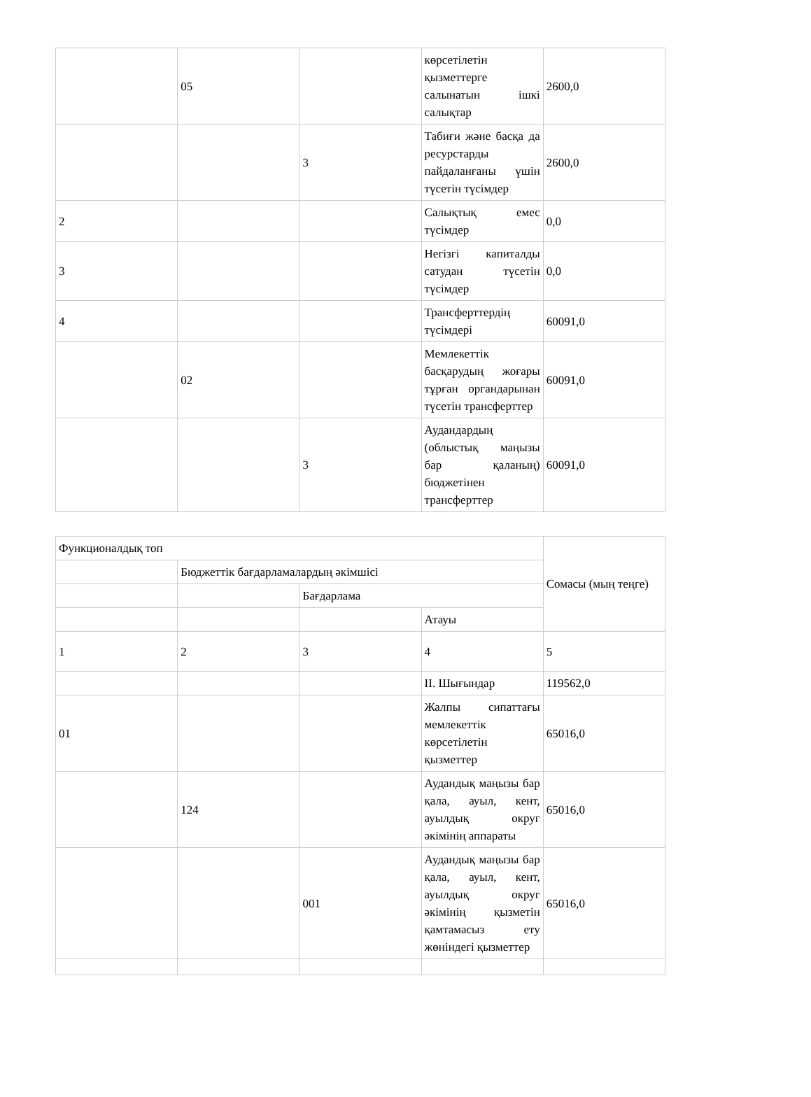| | 05 | | көрсетілетін қызметтерге салынатын ішкі салықтар | 2600,0 |
| | | 3 | Табиғи және басқа да ресурстарды пайдаланғаны үшін түсетін түсімдер | 2600,0 |
| 2 | | | Салықтық емес түсімдер | 0,0 |
| 3 | | | Негізгі капиталды сатудан түсетін түсімдер | 0,0 |
| 4 | | | Трансферттердің түсімдері | 60091,0 |
| | 02 | | Мемлекеттік басқарудың жоғары тұрған органдарынан түсетін трансферттер | 60091,0 |
| | | 3 | Аудандардың (облыстық маңызы бар қаланың) бюджетінен трансферттер | 60091,0 |
| Функционалдық топ | | | | Сомасы (мың теңге) |
| | Бюджеттік бағдарламалардың әкімшісі | | | |
| | | Бағдарлама | | |
| | | | Атауы | |
| 1 | 2 | 3 | 4 | 5 |
| | | | II. Шығындар | 119562,0 |
| 01 | | | Жалпы сипаттағы мемлекеттік көрсетілетін қызметтер | 65016,0 |
| | 124 | | Аудандық маңызы бар қала, ауыл, кент, ауылдық округ әкімінің аппараты | 65016,0 |
| | | 001 | Аудандық маңызы бар қала, ауыл, кент, ауылдық округ әкімінің қызметін қамтамасыз ету жөніндегі қызметтер | 65016,0 |